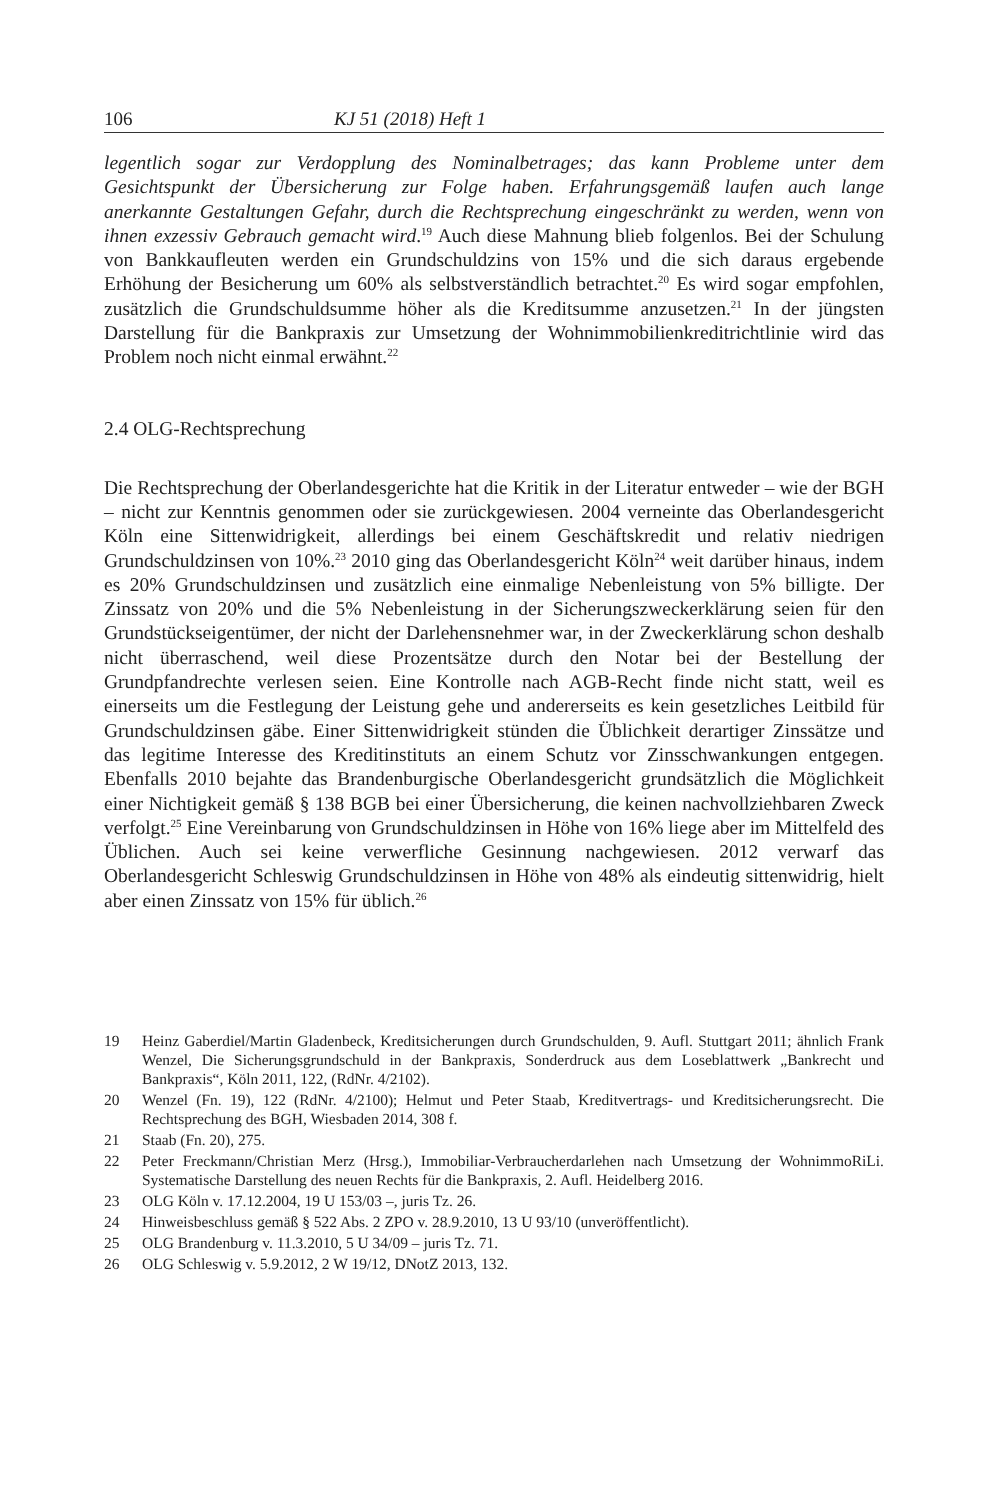106 KJ 51 (2018) Heft 1
legentlich sogar zur Verdopplung des Nominalbetrages; das kann Probleme unter dem Gesichtspunkt der Übersicherung zur Folge haben. Erfahrungsgemäß laufen auch lange anerkannte Gestaltungen Gefahr, durch die Rechtsprechung eingeschränkt zu werden, wenn von ihnen exzessiv Gebrauch gemacht wird.<sup>19</sup> Auch diese Mahnung blieb folgenlos. Bei der Schulung von Bankkaufleuten werden ein Grundschuldzins von 15% und die sich daraus ergebende Erhöhung der Besicherung um 60% als selbstverständlich betrachtet.<sup>20</sup> Es wird sogar empfohlen, zusätzlich die Grundschuldsumme höher als die Kreditsumme anzusetzen.<sup>21</sup> In der jüngsten Darstellung für die Bankpraxis zur Umsetzung der Wohnimmobilienkreditrichtlinie wird das Problem noch nicht einmal erwähnt.<sup>22</sup>
2.4 OLG-Rechtsprechung
Die Rechtsprechung der Oberlandesgerichte hat die Kritik in der Literatur entweder – wie der BGH – nicht zur Kenntnis genommen oder sie zurückgewiesen. 2004 verneinte das Oberlandesgericht Köln eine Sittenwidrigkeit, allerdings bei einem Geschäftskredit und relativ niedrigen Grundschuldzinsen von 10%.<sup>23</sup> 2010 ging das Oberlandesgericht Köln<sup>24</sup> weit darüber hinaus, indem es 20% Grundschuldzinsen und zusätzlich eine einmalige Nebenleistung von 5% billigte. Der Zinssatz von 20% und die 5% Nebenleistung in der Sicherungszweckerklärung seien für den Grundstückseigentümer, der nicht der Darlehensnehmer war, in der Zweckerklärung schon deshalb nicht überraschend, weil diese Prozentsätze durch den Notar bei der Bestellung der Grundpfandrechte verlesen seien. Eine Kontrolle nach AGB-Recht finde nicht statt, weil es einerseits um die Festlegung der Leistung gehe und andererseits es kein gesetzliches Leitbild für Grundschuldzinsen gäbe. Einer Sittenwidrigkeit stünden die Üblichkeit derartiger Zinssätze und das legitime Interesse des Kreditinstituts an einem Schutz vor Zinsschwankungen entgegen. Ebenfalls 2010 bejahte das Brandenburgische Oberlandesgericht grundsätzlich die Möglichkeit einer Nichtigkeit gemäß § 138 BGB bei einer Übersicherung, die keinen nachvollziehbaren Zweck verfolgt.<sup>25</sup> Eine Vereinbarung von Grundschuldzinsen in Höhe von 16% liege aber im Mittelfeld des Üblichen. Auch sei keine verwerfliche Gesinnung nachgewiesen. 2012 verwarf das Oberlandesgericht Schleswig Grundschuldzinsen in Höhe von 48% als eindeutig sittenwidrig, hielt aber einen Zinssatz von 15% für üblich.<sup>26</sup>
19 Heinz Gaberdiel/Martin Gladenbeck, Kreditsicherungen durch Grundschulden, 9. Aufl. Stuttgart 2011; ähnlich Frank Wenzel, Die Sicherungsgrundschuld in der Bankpraxis, Sonderdruck aus dem Loseblattwerk „Bankrecht und Bankpraxis“, Köln 2011, 122, (RdNr. 4/2102).
20 Wenzel (Fn. 19), 122 (RdNr. 4/2100); Helmut und Peter Staab, Kreditvertrags- und Kreditsicherungsrecht. Die Rechtsprechung des BGH, Wiesbaden 2014, 308 f.
21 Staab (Fn. 20), 275.
22 Peter Freckmann/Christian Merz (Hrsg.), Immobiliar-Verbraucherdarlehen nach Umsetzung der WohnimmoRiLi. Systematische Darstellung des neuen Rechts für die Bankpraxis, 2. Aufl. Heidelberg 2016.
23 OLG Köln v. 17.12.2004, 19 U 153/03 –, juris Tz. 26.
24 Hinweisbeschluss gemäß § 522 Abs. 2 ZPO v. 28.9.2010, 13 U 93/10 (unveröffentlicht).
25 OLG Brandenburg v. 11.3.2010, 5 U 34/09 – juris Tz. 71.
26 OLG Schleswig v. 5.9.2012, 2 W 19/12, DNotZ 2013, 132.